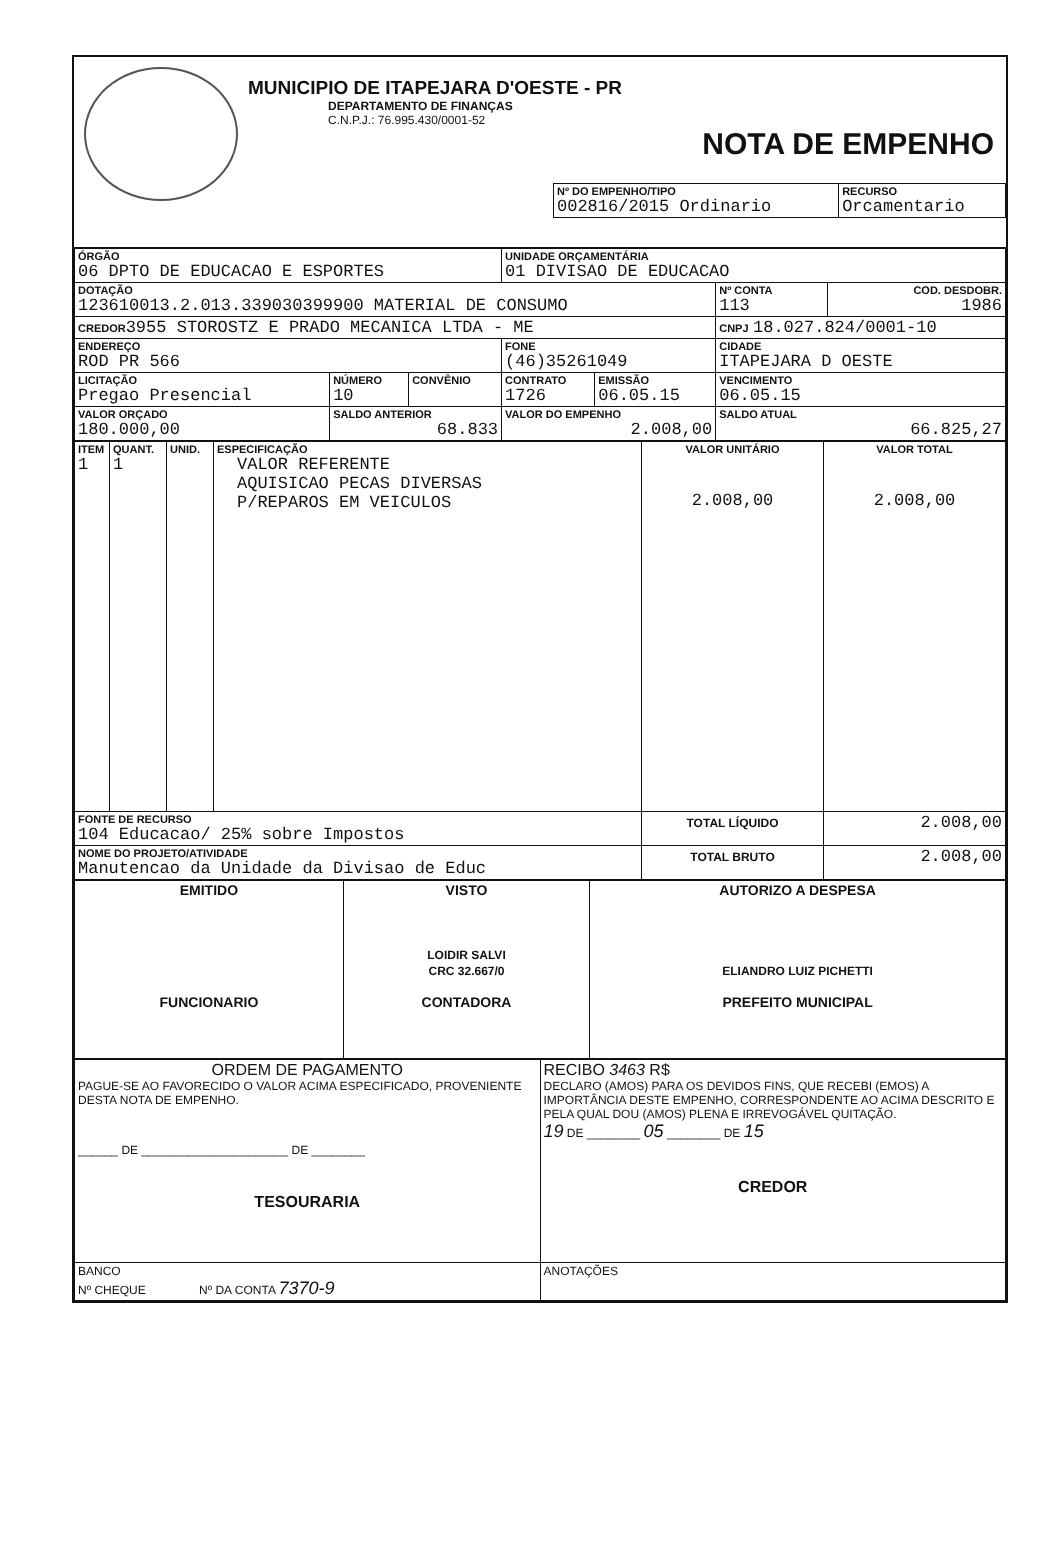MUNICIPIO DE ITAPEJARA D'OESTE - PR
DEPARTAMENTO DE FINANÇAS
C.N.P.J.: 76.995.430/0001-52
NOTA DE EMPENHO
| Nº DO EMPENHO/TIPO 002816/2015 Ordinario | RECURSO Orcamentario |
| ÓRGÃO 06 DPTO DE EDUCACAO E ESPORTES | | | UNIDADE ORÇAMENTÁRIA 01 DIVISAO DE EDUCACAO | | | |
| DOTAÇÃO 123610013.2.013.339030399900 MATERIAL DE CONSUMO | | | | | Nº CONTA 113 | COD. DESDOBR. 1986 |
| CREDOR 3955 STOROSTZ E PRADO MECANICA LTDA - ME | | | | | CNPJ 18.027.824/0001-10 | |
| ENDEREÇO ROD PR 566 | | | FONE (46)35261049 | | CIDADE ITAPEJARA D OESTE | |
| LICITAÇÃO Pregao Presencial | NÚMERO 10 | CONVÊNIO | CONTRATO 1726 | EMISSÃO 06.05.15 | VENCIMENTO 06.05.15 | |
| VALOR ORÇADO 180.000,00 | SALDO ANTERIOR 68.833 | | VALOR DO EMPENHO 2.008,00 | | SALDO ATUAL 66.825,27 | |
| ITEM 1 | QUANT. 1 | UNID. | ESPECIFICAÇÃO VALOR REFERENTE AQUISICAO PECAS DIVERSAS P/REPAROS EM VEICULOS | VALOR UNITÁRIO 2.008,00 | VALOR TOTAL 2.008,00 |
| FONTE DE RECURSO 104 Educacao/ 25% sobre Impostos | | | | TOTAL LÍQUIDO | 2.008,00 |
| NOME DO PROJETO/ATIVIDADE Manutencao da Unidade da Divisao de Educ | | | | TOTAL BRUTO | 2.008,00 |
| EMITIDO FUNCIONARIO | VISTO LOIDIR SALVI CRC 32.667/0 CONTADORA | AUTORIZO A DESPESA ELIANDRO LUIZ PICHETTI PREFEITO MUNICIPAL |
| ORDEM DE PAGAMENTO PAGUE-SE AO FAVORECIDO O VALOR ACIMA ESPECIFICADO, PROVENIENTE DESTA NOTA DE EMPENHO. ______ DE ______________________ DE ________ TESOURARIA | RECIBO 3463 R$ DECLARO (AMOS) PARA OS DEVIDOS FINS, QUE RECEBI (EMOS) A IMPORTÂNCIA DESTE EMPENHO, CORRESPONDENTE AO ACIMA DESCRITO E PELA QUAL DOU (AMOS) PLENA E IRREVOGÁVEL QUITAÇÃO. 19 DE ________ 05 ________ DE 15 CREDOR |
| BANCO Nº CHEQUE Nº DA CONTA 7370-9 | ANOTAÇÕES |